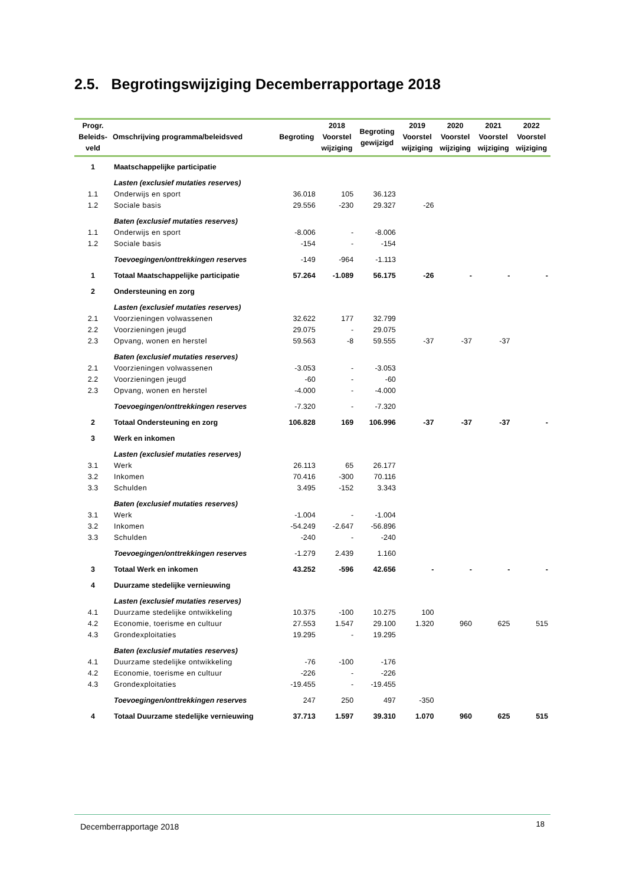2.5. Begrotingswijziging Decemberrapportage 2018
| Progr. Beleids- veld | Omschrijving programma/beleidsved | Begroting | 2018 Voorstel wijziging | Begroting gewijzigd | 2019 Voorstel wijziging | 2020 Voorstel wijziging | 2021 Voorstel wijziging | 2022 Voorstel wijziging |
| --- | --- | --- | --- | --- | --- | --- | --- | --- |
| 1 | Maatschappelijke participatie | | | | | | | |
| | Lasten (exclusief mutaties reserves) | | | | | | | |
| 1.1 | Onderwijs en sport | 36.018 | 105 | 36.123 | | | | |
| 1.2 | Sociale basis | 29.556 | -230 | 29.327 | -26 | | | |
| | Baten (exclusief mutaties reserves) | | | | | | | |
| 1.1 | Onderwijs en sport | -8.006 | - | -8.006 | | | | |
| 1.2 | Sociale basis | -154 | - | -154 | | | | |
| | Toevoegingen/onttrekkingen reserves | -149 | -964 | -1.113 | | | | |
| 1 | Totaal Maatschappelijke participatie | 57.264 | -1.089 | 56.175 | -26 | - | - | - |
| 2 | Ondersteuning en zorg | | | | | | | |
| | Lasten (exclusief mutaties reserves) | | | | | | | |
| 2.1 | Voorzieningen volwassenen | 32.622 | 177 | 32.799 | | | | |
| 2.2 | Voorzieningen jeugd | 29.075 | - | 29.075 | | | | |
| 2.3 | Opvang, wonen en herstel | 59.563 | -8 | 59.555 | -37 | -37 | -37 | |
| | Baten (exclusief mutaties reserves) | | | | | | | |
| 2.1 | Voorzieningen volwassenen | -3.053 | - | -3.053 | | | | |
| 2.2 | Voorzieningen jeugd | -60 | - | -60 | | | | |
| 2.3 | Opvang, wonen en herstel | -4.000 | - | -4.000 | | | | |
| | Toevoegingen/onttrekkingen reserves | -7.320 | - | -7.320 | | | | |
| 2 | Totaal Ondersteuning en zorg | 106.828 | 169 | 106.996 | -37 | -37 | -37 | - |
| 3 | Werk en inkomen | | | | | | | |
| | Lasten (exclusief mutaties reserves) | | | | | | | |
| 3.1 | Werk | 26.113 | 65 | 26.177 | | | | |
| 3.2 | Inkomen | 70.416 | -300 | 70.116 | | | | |
| 3.3 | Schulden | 3.495 | -152 | 3.343 | | | | |
| | Baten (exclusief mutaties reserves) | | | | | | | |
| 3.1 | Werk | -1.004 | - | -1.004 | | | | |
| 3.2 | Inkomen | -54.249 | -2.647 | -56.896 | | | | |
| 3.3 | Schulden | -240 | - | -240 | | | | |
| | Toevoegingen/onttrekkingen reserves | -1.279 | 2.439 | 1.160 | | | | |
| 3 | Totaal Werk en inkomen | 43.252 | -596 | 42.656 | - | - | - | - |
| 4 | Duurzame stedelijke vernieuwing | | | | | | | |
| | Lasten (exclusief mutaties reserves) | | | | | | | |
| 4.1 | Duurzame stedelijke ontwikkeling | 10.375 | -100 | 10.275 | 100 | | | |
| 4.2 | Economie, toerisme en cultuur | 27.553 | 1.547 | 29.100 | 1.320 | 960 | 625 | 515 |
| 4.3 | Grondexploitaties | 19.295 | - | 19.295 | | | | |
| | Baten (exclusief mutaties reserves) | | | | | | | |
| 4.1 | Duurzame stedelijke ontwikkeling | -76 | -100 | -176 | | | | |
| 4.2 | Economie, toerisme en cultuur | -226 | - | -226 | | | | |
| 4.3 | Grondexploitaties | -19.455 | - | -19.455 | | | | |
| | Toevoegingen/onttrekkingen reserves | 247 | 250 | 497 | -350 | | | |
| 4 | Totaal Duurzame stedelijke vernieuwing | 37.713 | 1.597 | 39.310 | 1.070 | 960 | 625 | 515 |
Decemberrapportage 2018 18